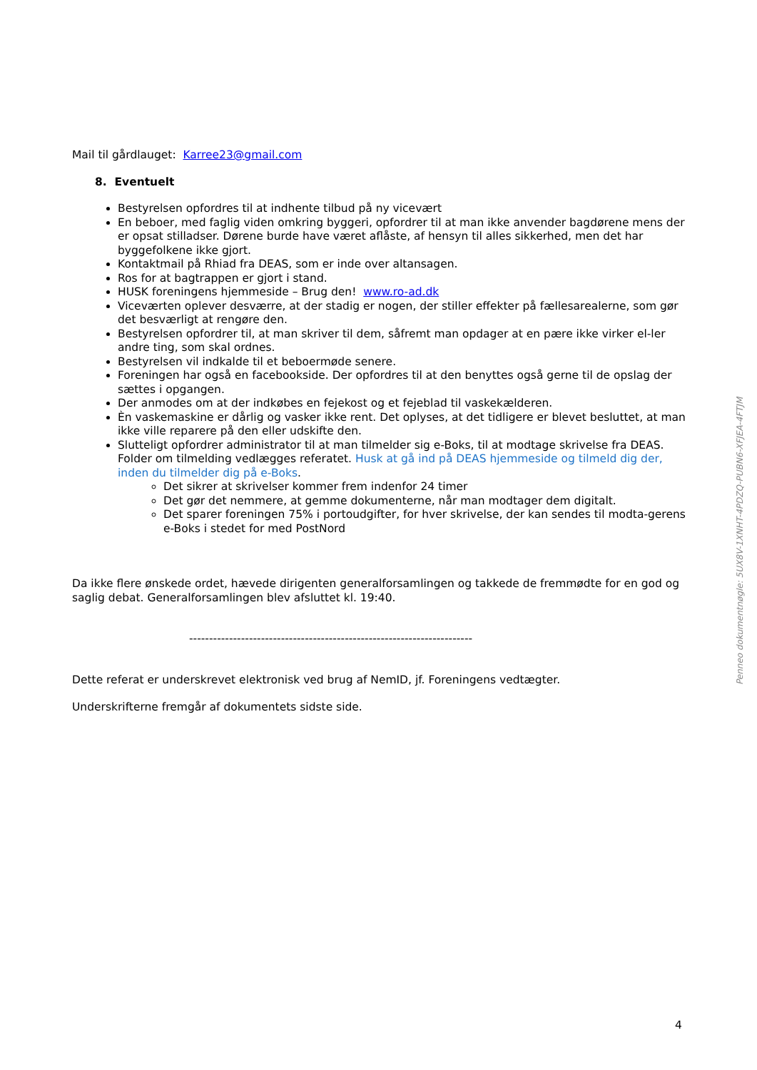Mail til gårdlauget: Karree23@gmail.com
8. Eventuelt
Bestyrelsen opfordres til at indhente tilbud på ny vicevært
En beboer, med faglig viden omkring byggeri, opfordrer til at man ikke anvender bagdørene mens der er opsat stilladser. Dørene burde have været aflåste, af hensyn til alles sikkerhed, men det har byggefolkene ikke gjort.
Kontaktmail på Rhiad fra DEAS, som er inde over altansagen.
Ros for at bagtrappen er gjort i stand.
HUSK foreningens hjemmeside – Brug den! www.ro-ad.dk
Viceværten oplever desværre, at der stadig er nogen, der stiller effekter på fællesarealerne, som gør det besværligt at rengøre den.
Bestyrelsen opfordrer til, at man skriver til dem, såfremt man opdager at en pære ikke virker el-ler andre ting, som skal ordnes.
Bestyrelsen vil indkalde til et beboermøde senere.
Foreningen har også en facebookside. Der opfordres til at den benyttes også gerne til de opslag der sættes i opgangen.
Der anmodes om at der indkøbes en fejekost og et fejeblad til vaskekælderen.
Èn vaskemaskine er dårlig og vasker ikke rent. Det oplyses, at det tidligere er blevet besluttet, at man ikke ville reparere på den eller udskifte den.
Slutteligt opfordrer administrator til at man tilmelder sig e-Boks, til at modtage skrivelse fra DEAS. Folder om tilmelding vedlægges referatet. Husk at gå ind på DEAS hjemmeside og tilmeld dig der, inden du tilmelder dig på e-Boks.
Det sikrer at skrivelser kommer frem indenfor 24 timer
Det gør det nemmere, at gemme dokumenterne, når man modtager dem digitalt.
Det sparer foreningen 75% i portoudgifter, for hver skrivelse, der kan sendes til modta-gerens e-Boks i stedet for med PostNord
Da ikke flere ønskede ordet, hævede dirigenten generalforsamlingen og takkede de fremmødte for en god og saglig debat. Generalforsamlingen blev afsluttet kl. 19:40.
-----------------------------------------------------------------------
Dette referat er underskrevet elektronisk ved brug af NemID, jf. Foreningens vedtægter.
Underskrifterne fremgår af dokumentets sidste side.
Penneo dokumentnøgle: 5UX8V-1XNHT-4PDZQ-PUBN6-XFJEA-4FTJM
4